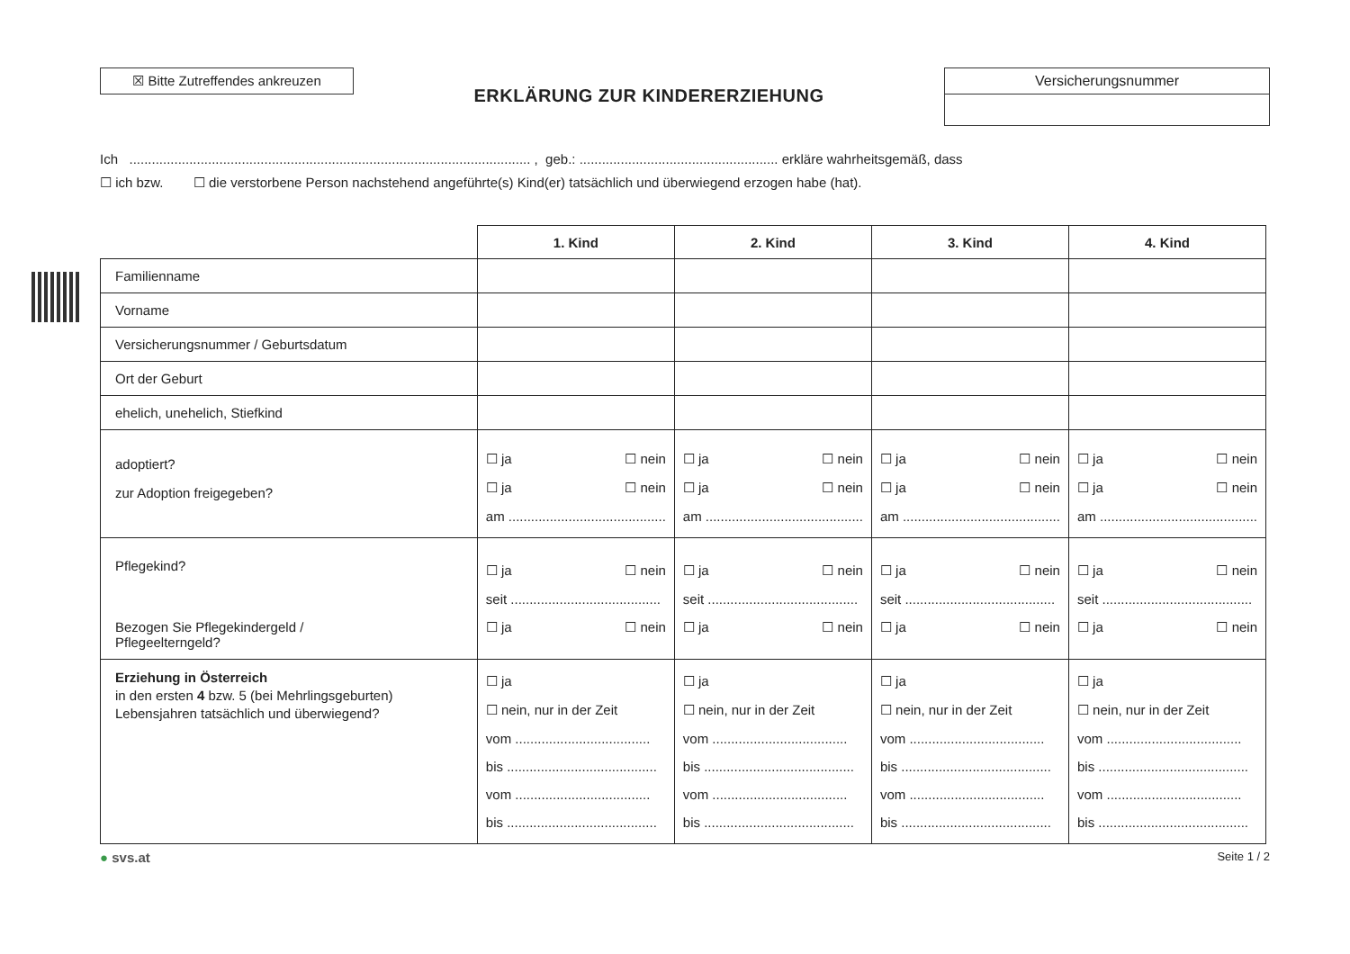☒ Bitte Zutreffendes ankreuzen
ERKLÄRUNG ZUR KINDERERZIEHUNG
Versicherungsnummer
Ich ........................................................................................................... , geb.: ..................................................... erkläre wahrheitsgemäß, dass
☐ ich bzw. ☐ die verstorbene Person nachstehend angeführte(s) Kind(er) tatsächlich und überwiegend erzogen habe (hat).
| | 1. Kind | 2. Kind | 3. Kind | 4. Kind |
| Familienname | | | | |
| Vorname | | | | |
| Versicherungsnummer / Geburtsdatum | | | | |
| Ort der Geburt | | | | |
| ehelich, unehelich, Stiefkind | | | | |
| adoptiert? zur Adoption freigegeben? | ☐ ja ☐ nein ☐ ja ☐ nein am .......................................... | ☐ ja ☐ nein ☐ ja ☐ nein am .......................................... | ☐ ja ☐ nein ☐ ja ☐ nein am .......................................... | ☐ ja ☐ nein ☐ ja ☐ nein am .......................................... |
| Pflegekind? Bezogen Sie Pflegekindergeld / Pflegeelterngeld? | ☐ ja ☐ nein seit ........................................ ☐ ja ☐ nein | ☐ ja ☐ nein seit ........................................ ☐ ja ☐ nein | ☐ ja ☐ nein seit ........................................ ☐ ja ☐ nein | ☐ ja ☐ nein seit ........................................ ☐ ja ☐ nein |
| Erziehung in Österreich in den ersten 4 bzw. 5 (bei Mehrlingsgeburten) Lebensjahren tatsächlich und überwiegend? | ☐ ja ☐ nein, nur in der Zeit vom .................................... bis ........................................ vom .................................... bis ........................................ | ☐ ja ☐ nein, nur in der Zeit vom .................................... bis ........................................ vom .................................... bis ........................................ | ☐ ja ☐ nein, nur in der Zeit vom .................................... bis ........................................ vom .................................... bis ........................................ | ☐ ja ☐ nein, nur in der Zeit vom .................................... bis ........................................ vom .................................... bis ........................................ |
● svs.at Seite 1 / 2